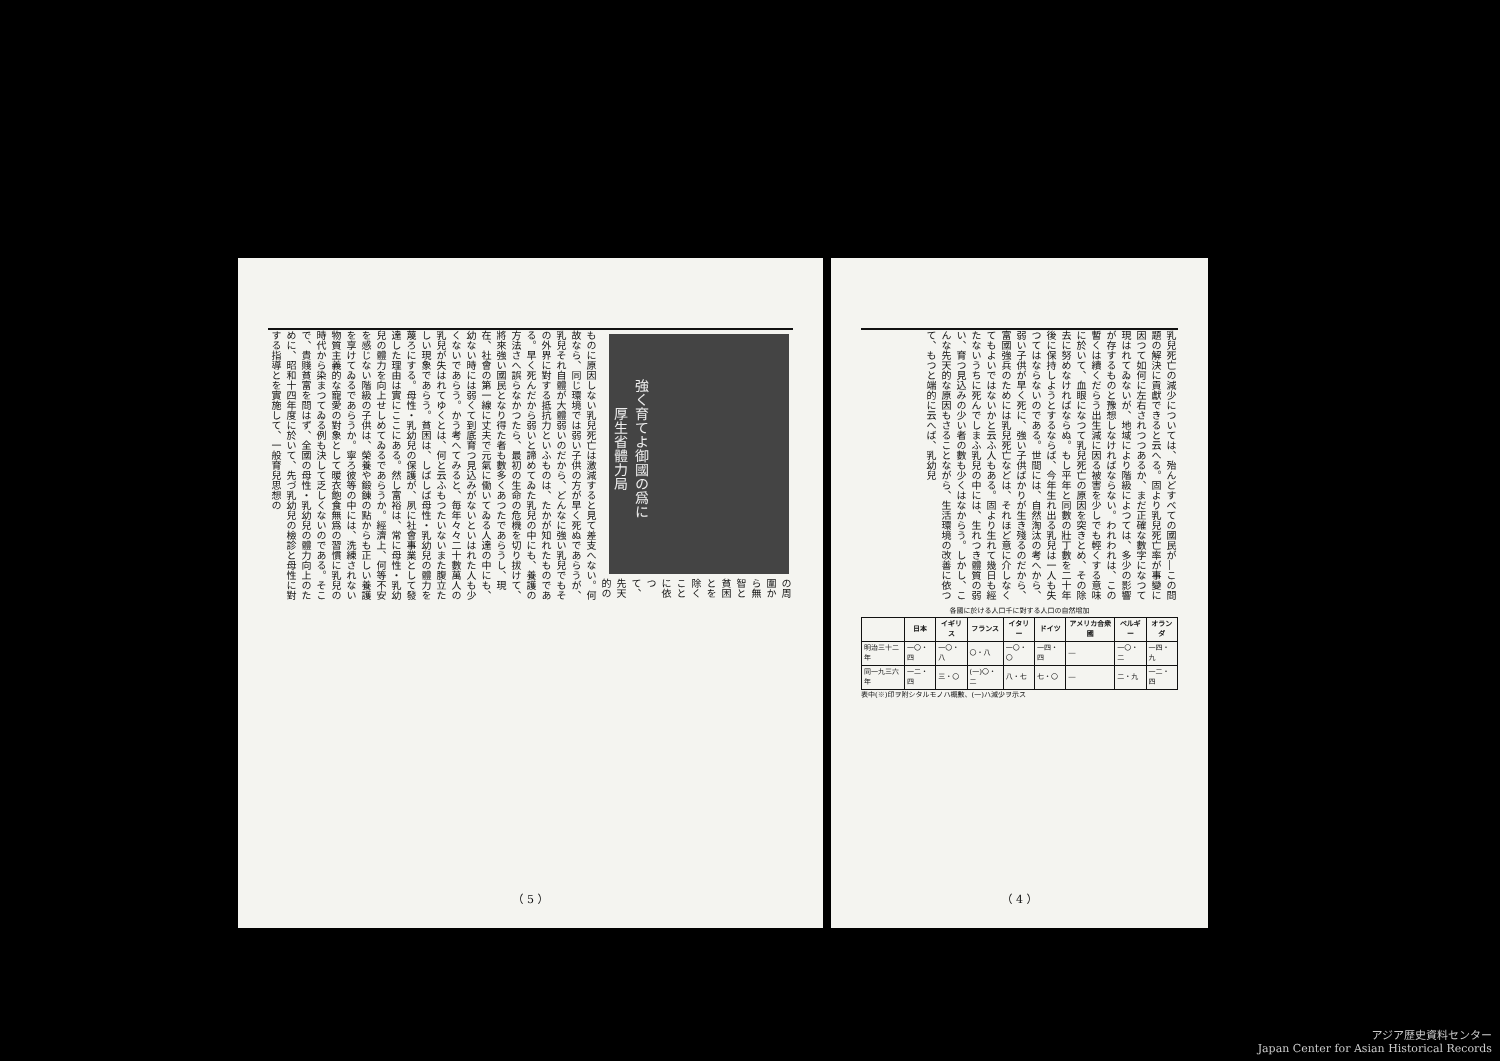強く育てよ御國の爲に
厚生省體力局
の周圍から無智と貧困とを除くことに依つて、先天的のものに原因しない乳兒死亡は激減すると見て差支へない。何故なら、同じ環境では弱い子供の方が早く死ぬであらうが、乳兒それ自體が大體弱いのだから、どんなに強い乳兒でもその外界に對する抵抗力といふものは、たかが知れたものである。早く死んだから弱いと諦めてゐた乳兒の中にも、養護の方法さへ誤らなかつたら、最初の生命の危機を切り拔けて、將來強い國民となり得た者も數多くあつたであらうし、現在、社會の第一線に丈夫で元氣に働いてゐる人達の中にも、幼ない時には弱くて到底育つ見込みがないといはれた人も少くないであらう。かう考へてみると、毎年々々二十數萬人の乳兒が失はれてゆくとは、何と云ふもつたいないまた腹立たしい現象であらう。貧困は、しばしば母性・乳幼兒の體力を蔑ろにする。母性・乳幼兒の保護が、夙に社會事業として發達した理由は實にここにある。然し富裕は、常に母性・乳幼兒の體力を向上せしめてゐるであらうか。經濟上、何等不安を感じない階級の子供は、榮養や鍛錬の點からも正しい養護を享けてゐるであらうか。寧ろ彼等の中には、洗練されない物質主義的な寵愛の對象として暖衣飽食無爲の習慣に乳兒の時代から染まつてゐる例も決して乏しくないのである。そこで、貴賤貧富を問はず、全國の母性・乳幼兒の體力向上のために、昭和十四年度に於いて、先づ乳幼兒の檢診と母性に對する指導とを實施して、一般育兒思想の
（ 5 ）
乳兒死亡の減少については、殆んどすべての國民が―この問題の解決に貢獻できると云へる。固より乳兒死亡率が事變に因つて如何に左右されつつあるか、まだ正確な數字になつて現はれてゐないが、地域により階級によつては、多少の影響が存するものと豫想しなければならない。われわれは、この暫くは續くだらう出生減に因る被害を少しでも輕くする意味に於いて、血眼になつて乳兒死亡の原因を突きとめ、その除去に努めなければならぬ。もし平年と同數の壯丁數を二十年後に保持しようとするならば、今年生れ出る乳兒は一人も失つてはならないのである。世間には、自然淘汰の考へから、弱い子供が早く死に、強い子供ばかりが生き殘るのだから、富國強兵のためには乳兒死亡などは、それほど意に介しなくてもよいではないかと云ふ人もある。固より生れて幾日も經たないうちに死んでしまふ乳兒の中には、生れつき體質の弱い、育つ見込みの少い者の數も少くはなからう。しかし、こんな先天的な原因もさることながら、生活環境の改善に依つて、もつと端的に云へば、乳幼兒
各國に於ける人口千に對する人口の自然增加
| | 日本 | イギリス | フランス | イタリー | ドイツ | アメリカ合衆國 | ベルギー | オランダ |
| --- | --- | --- | --- | --- | --- | --- | --- | --- |
| 明治三十二年 | 一〇・四 | 一〇・八 | 〇・八 | 一〇・〇 | 一四・四 | ― | 一〇・二 | 一四・九 |
| 同一九三六年 | 一二・四 | 三・〇 | (一)〇・二 | 八・七 | 七・〇 | ― | 二・九 | 一二・四 |
表中(※)印ヲ附シタルモノハ概數、(一)ハ減少ヲ示ス
（ 4 ）
アジア歴史資料センター
Japan Center for Asian Historical Records